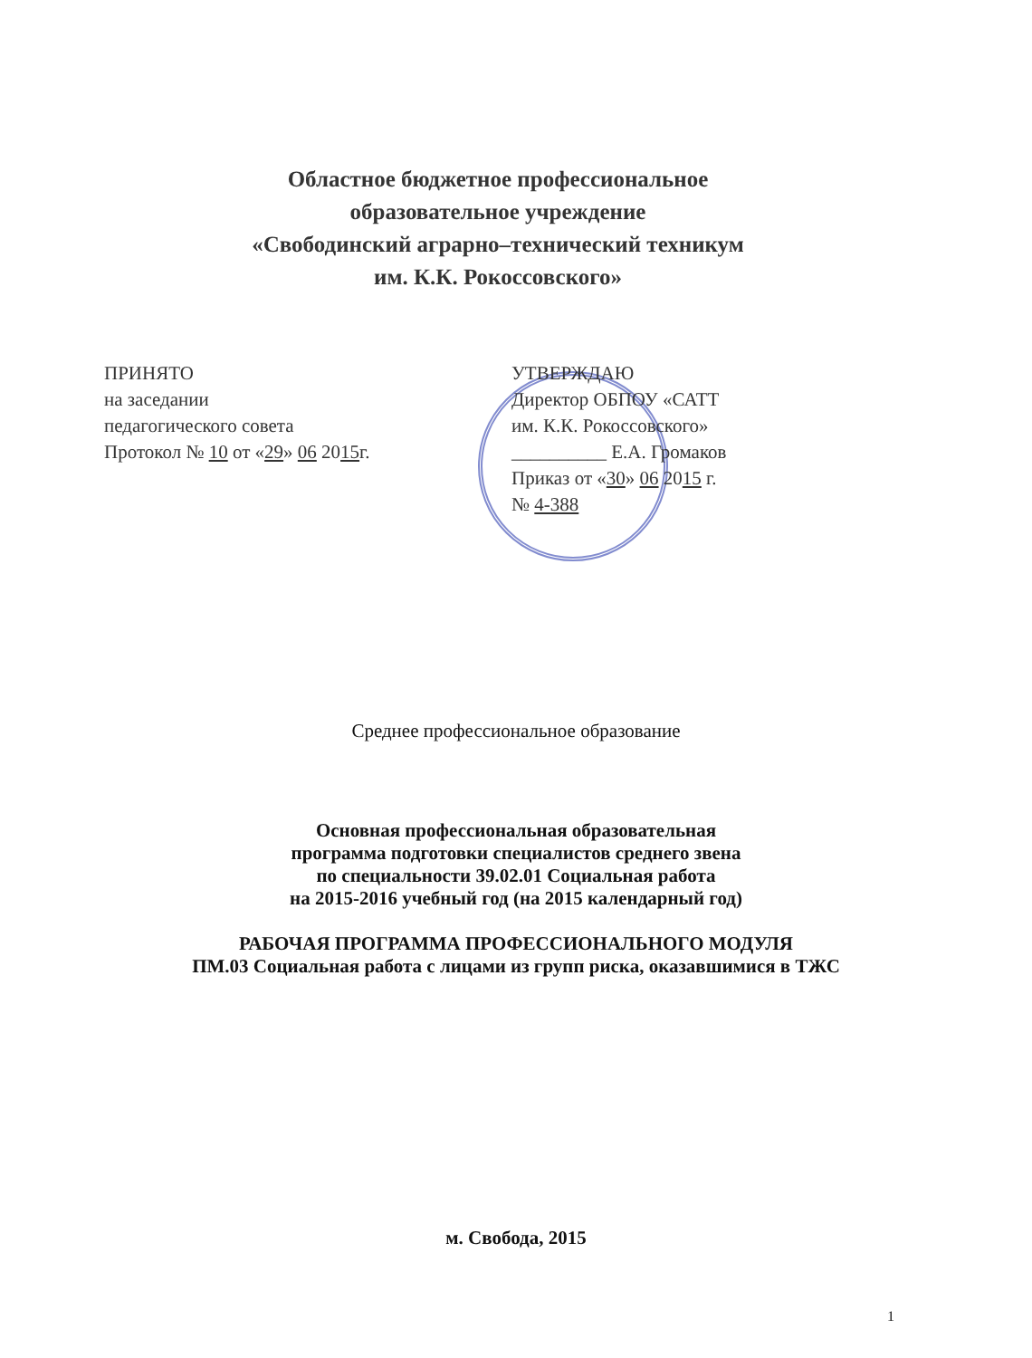Областное бюджетное профессиональное
образовательное учреждение
«Свободинский аграрно–технический техникум
им. К.К. Рокоссовского»
ПРИНЯТО
на заседании
педагогического совета
Протокол № 10 от «29» 06 2015г.
УТВЕРЖДАЮ
Директор ОБПОУ «САТТ
им. К.К. Рокоссовского»
__________ Е.А. Громаков
Приказ от «30» 06 2015 г.
№ 4-388
Среднее профессиональное образование
Основная профессиональная образовательная
программа подготовки специалистов среднего звена
по специальности 39.02.01 Социальная работа
на 2015-2016 учебный год (на 2015 календарный год)
РАБОЧАЯ ПРОГРАММА ПРОФЕССИОНАЛЬНОГО МОДУЛЯ
ПМ.03 Социальная работа с лицами из групп риска, оказавшимися в ТЖС
м. Свобода, 2015
1